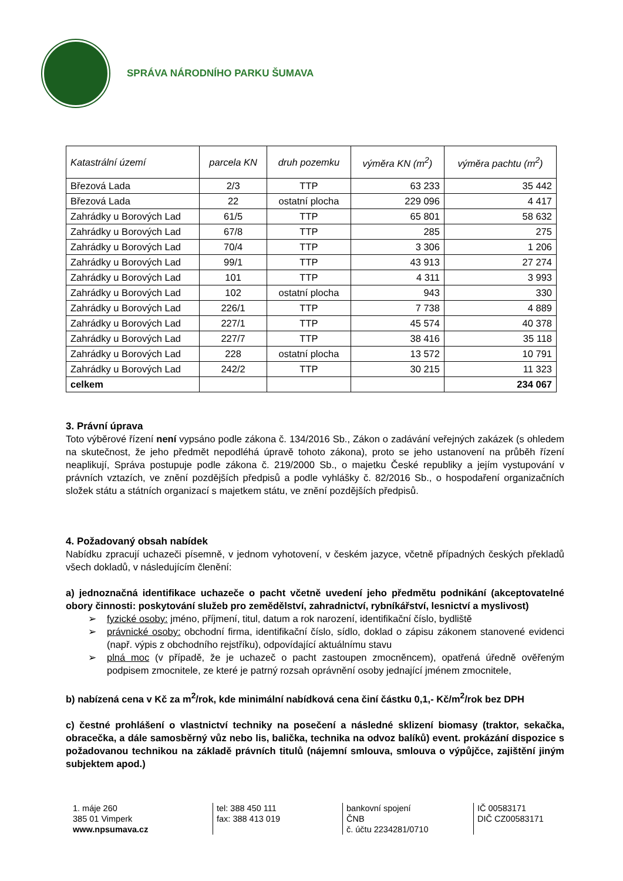SPRÁVA NÁRODNÍHO PARKU ŠUMAVA
| Katastrální území | parcela KN | druh pozemku | výměra KN (m<sup>2</sup>) | výměra pachtu (m<sup>2</sup>) |
| --- | --- | --- | --- | --- |
| Březová Lada | 2/3 | TTP | 63 233 | 35 442 |
| Březová Lada | 22 | ostatní plocha | 229 096 | 4 417 |
| Zahrádky u Borových Lad | 61/5 | TTP | 65 801 | 58 632 |
| Zahrádky u Borových Lad | 67/8 | TTP | 285 | 275 |
| Zahrádky u Borových Lad | 70/4 | TTP | 3 306 | 1 206 |
| Zahrádky u Borových Lad | 99/1 | TTP | 43 913 | 27 274 |
| Zahrádky u Borových Lad | 101 | TTP | 4 311 | 3 993 |
| Zahrádky u Borových Lad | 102 | ostatní plocha | 943 | 330 |
| Zahrádky u Borových Lad | 226/1 | TTP | 7 738 | 4 889 |
| Zahrádky u Borových Lad | 227/1 | TTP | 45 574 | 40 378 |
| Zahrádky u Borových Lad | 227/7 | TTP | 38 416 | 35 118 |
| Zahrádky u Borových Lad | 228 | ostatní plocha | 13 572 | 10 791 |
| Zahrádky u Borových Lad | 242/2 | TTP | 30 215 | 11 323 |
| celkem | | | | 234 067 |
3. Právní úprava
Toto výběrové řízení není vypsáno podle zákona č. 134/2016 Sb., Zákon o zadávání veřejných zakázek (s ohledem na skutečnost, že jeho předmět nepodléhá úpravě tohoto zákona), proto se jeho ustanovení na průběh řízení neaplikují, Správa postupuje podle zákona č. 219/2000 Sb., o majetku České republiky a jejím vystupování v právních vztazích, ve znění pozdějších předpisů a podle vyhlášky č. 82/2016 Sb., o hospodaření organizačních složek státu a státních organizací s majetkem státu, ve znění pozdějších předpisů.
4. Požadovaný obsah nabídek
Nabídku zpracují uchazeči písemně, v jednom vyhotovení, v českém jazyce, včetně případných českých překladů všech dokladů, v následujícím členění:
a) jednoznačná identifikace uchazeče o pacht včetně uvedení jeho předmětu podnikání (akceptovatelné obory činnosti: poskytování služeb pro zemědělství, zahradnictví, rybníkářství, lesnictví a myslivost)
➢ fyzické osoby: jméno, příjmení, titul, datum a rok narození, identifikační číslo, bydliště
➢ právnické osoby: obchodní firma, identifikační číslo, sídlo, doklad o zápisu zákonem stanovené evidenci (např. výpis z obchodního rejstříku), odpovídající aktuálnímu stavu
➢ plná moc (v případě, že je uchazeč o pacht zastoupen zmocněncem), opatřená úředně ověřeným podpisem zmocnitele, ze které je patrný rozsah oprávnění osoby jednající jménem zmocnitele,
b) nabízená cena v Kč za m<sup>2</sup>/rok, kde minimální nabídková cena činí částku 0,1,- Kč/m<sup>2</sup>/rok bez DPH
c) čestné prohlášení o vlastnictví techniky na posečení a následné sklizení biomasy (traktor, sekačka, obracečka, a dále samosběrný vůz nebo lis, balička, technika na odvoz balíků) event. prokázání dispozice s požadovanou technikou na základě právních titulů (nájemní smlouva, smlouva o výpůjčce, zajištění jiným subjektem apod.)
1. máje 260
385 01 Vimperk
www.npsumava.cz
tel: 388 450 111
fax: 388 413 019
bankovní spojení
ČNB
č. účtu 2234281/0710
IČ 00583171
DIČ CZ00583171